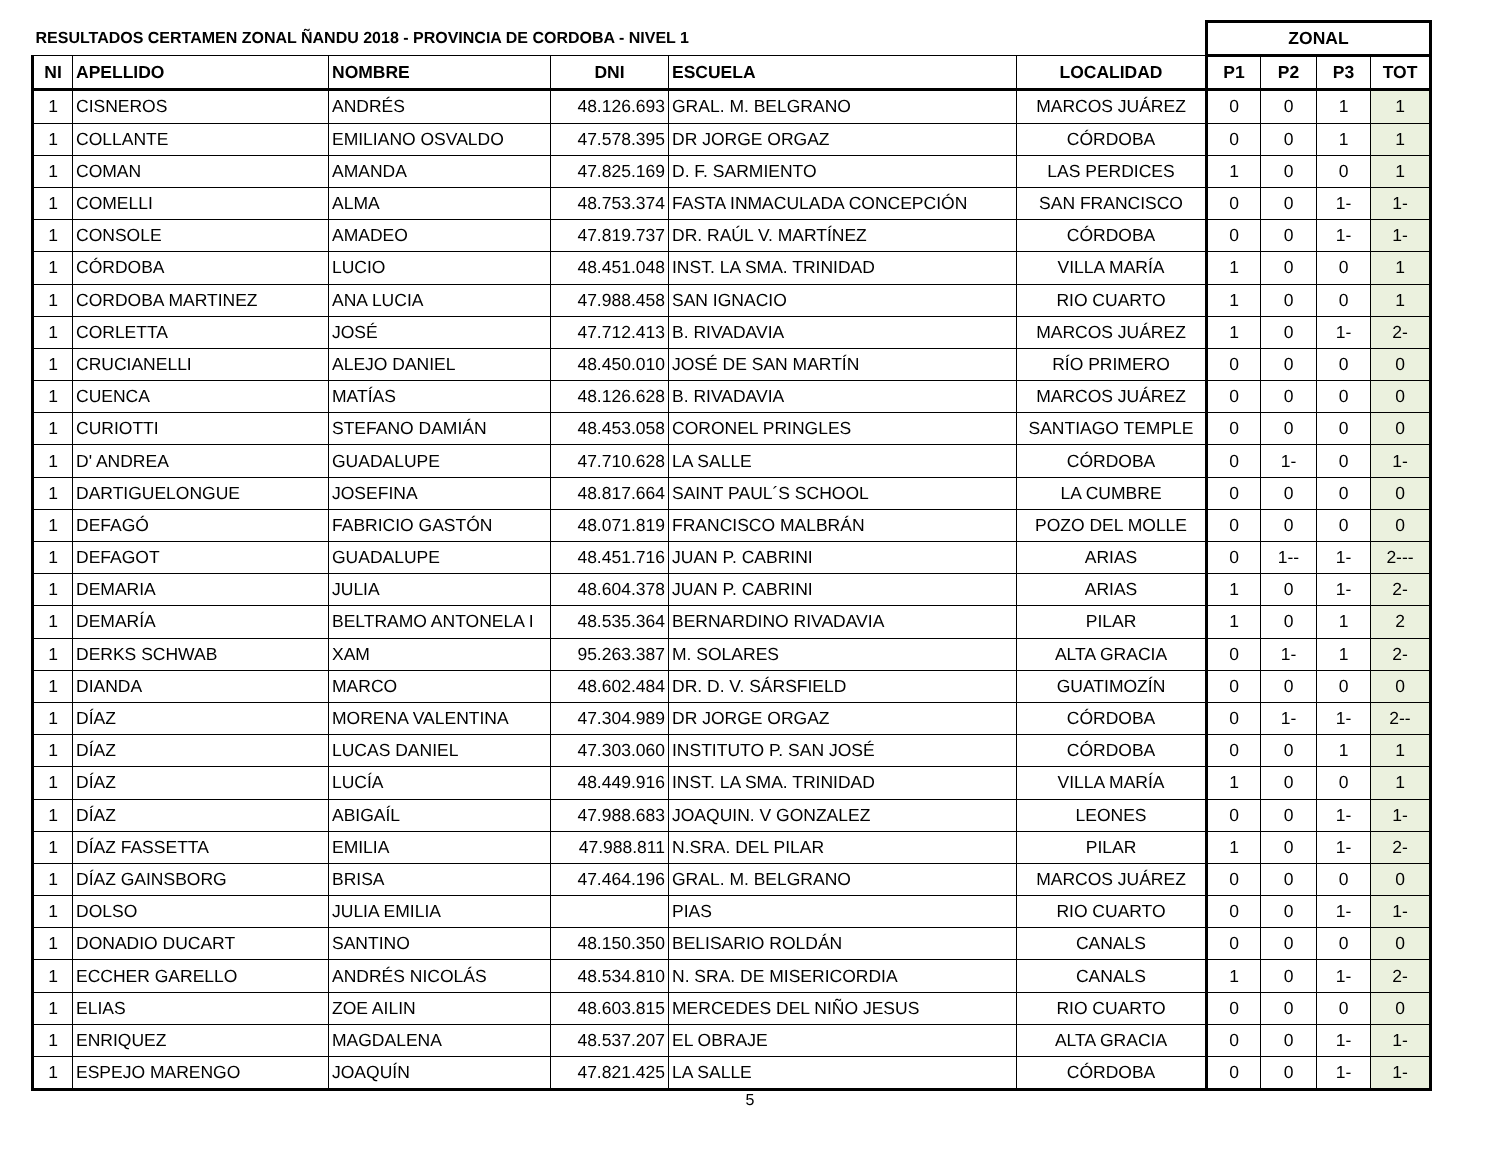| RESULTADOS CERTAMEN ZONAL ÑANDU 2018 - PROVINCIA DE CORDOBA - NIVEL 1 | | | | | | ZONAL | | | |
| --- | --- | --- | --- | --- | --- | --- | --- | --- | --- |
| NI | APELLIDO | NOMBRE | DNI | ESCUELA | LOCALIDAD | P1 | P2 | P3 | TOT |
| 1 | CISNEROS | ANDRÉS | 48.126.693 | GRAL. M. BELGRANO | MARCOS JUÁREZ | 0 | 0 | 1 | 1 |
| 1 | COLLANTE | EMILIANO OSVALDO | 47.578.395 | DR JORGE ORGAZ | CÓRDOBA | 0 | 0 | 1 | 1 |
| 1 | COMAN | AMANDA | 47.825.169 | D. F. SARMIENTO | LAS PERDICES | 1 | 0 | 0 | 1 |
| 1 | COMELLI | ALMA | 48.753.374 | FASTA INMACULADA CONCEPCIÓN | SAN FRANCISCO | 0 | 0 | 1- | 1- |
| 1 | CONSOLE | AMADEO | 47.819.737 | DR. RAÚL V. MARTÍNEZ | CÓRDOBA | 0 | 0 | 1- | 1- |
| 1 | CÓRDOBA | LUCIO | 48.451.048 | INST. LA SMA. TRINIDAD | VILLA MARÍA | 1 | 0 | 0 | 1 |
| 1 | CORDOBA MARTINEZ | ANA LUCIA | 47.988.458 | SAN IGNACIO | RIO CUARTO | 1 | 0 | 0 | 1 |
| 1 | CORLETTA | JOSÉ | 47.712.413 | B. RIVADAVIA | MARCOS JUÁREZ | 1 | 0 | 1- | 2- |
| 1 | CRUCIANELLI | ALEJO DANIEL | 48.450.010 | JOSÉ DE SAN MARTÍN | RÍO PRIMERO | 0 | 0 | 0 | 0 |
| 1 | CUENCA | MATÍAS | 48.126.628 | B. RIVADAVIA | MARCOS JUÁREZ | 0 | 0 | 0 | 0 |
| 1 | CURIOTTI | STEFANO DAMIÁN | 48.453.058 | CORONEL PRINGLES | SANTIAGO TEMPLE | 0 | 0 | 0 | 0 |
| 1 | D' ANDREA | GUADALUPE | 47.710.628 | LA SALLE | CÓRDOBA | 0 | 1- | 0 | 1- |
| 1 | DARTIGUELONGUE | JOSEFINA | 48.817.664 | SAINT PAUL´S SCHOOL | LA CUMBRE | 0 | 0 | 0 | 0 |
| 1 | DEFAGÓ | FABRICIO GASTÓN | 48.071.819 | FRANCISCO MALBRÁN | POZO DEL MOLLE | 0 | 0 | 0 | 0 |
| 1 | DEFAGOT | GUADALUPE | 48.451.716 | JUAN P. CABRINI | ARIAS | 0 | 1-- | 1- | 2--- |
| 1 | DEMARIA | JULIA | 48.604.378 | JUAN P. CABRINI | ARIAS | 1 | 0 | 1- | 2- |
| 1 | DEMARÍA | BELTRAMO ANTONELA I | 48.535.364 | BERNARDINO RIVADAVIA | PILAR | 1 | 0 | 1 | 2 |
| 1 | DERKS SCHWAB | XAM | 95.263.387 | M. SOLARES | ALTA GRACIA | 0 | 1- | 1 | 2- |
| 1 | DIANDA | MARCO | 48.602.484 | DR. D. V. SÁRSFIELD | GUATIMOZÍN | 0 | 0 | 0 | 0 |
| 1 | DÍAZ | MORENA VALENTINA | 47.304.989 | DR JORGE ORGAZ | CÓRDOBA | 0 | 1- | 1- | 2-- |
| 1 | DÍAZ | LUCAS DANIEL | 47.303.060 | INSTITUTO P. SAN JOSÉ | CÓRDOBA | 0 | 0 | 1 | 1 |
| 1 | DÍAZ | LUCÍA | 48.449.916 | INST. LA SMA. TRINIDAD | VILLA MARÍA | 1 | 0 | 0 | 1 |
| 1 | DÍAZ | ABIGAÍL | 47.988.683 | JOAQUIN. V GONZALEZ | LEONES | 0 | 0 | 1- | 1- |
| 1 | DÍAZ FASSETTA | EMILIA | 47.988.811 | N.SRA. DEL PILAR | PILAR | 1 | 0 | 1- | 2- |
| 1 | DÍAZ GAINSBORG | BRISA | 47.464.196 | GRAL. M. BELGRANO | MARCOS JUÁREZ | 0 | 0 | 0 | 0 |
| 1 | DOLSO | JULIA EMILIA | | PIAS | RIO CUARTO | 0 | 0 | 1- | 1- |
| 1 | DONADIO DUCART | SANTINO | 48.150.350 | BELISARIO ROLDÁN | CANALS | 0 | 0 | 0 | 0 |
| 1 | ECCHER GARELLO | ANDRÉS NICOLÁS | 48.534.810 | N. SRA. DE MISERICORDIA | CANALS | 1 | 0 | 1- | 2- |
| 1 | ELIAS | ZOE AILIN | 48.603.815 | MERCEDES DEL NIÑO JESUS | RIO CUARTO | 0 | 0 | 0 | 0 |
| 1 | ENRIQUEZ | MAGDALENA | 48.537.207 | EL OBRAJE | ALTA GRACIA | 0 | 0 | 1- | 1- |
| 1 | ESPEJO MARENGO | JOAQUÍN | 47.821.425 | LA SALLE | CÓRDOBA | 0 | 0 | 1- | 1- |
5